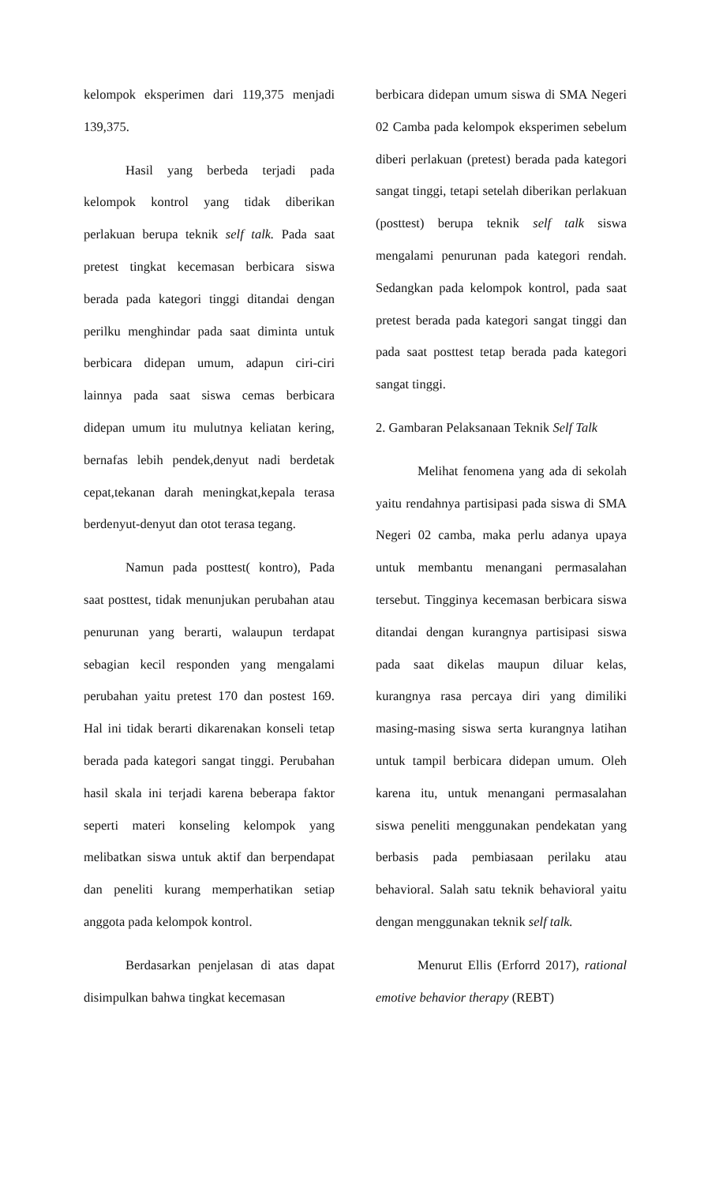kelompok eksperimen dari 119,375 menjadi 139,375.
Hasil yang berbeda terjadi pada kelompok kontrol yang tidak diberikan perlakuan berupa teknik self talk. Pada saat pretest tingkat kecemasan berbicara siswa berada pada kategori tinggi ditandai dengan perilku menghindar pada saat diminta untuk berbicara didepan umum, adapun ciri-ciri lainnya pada saat siswa cemas berbicara didepan umum itu mulutnya keliatan kering, bernafas lebih pendek,denyut nadi berdetak cepat,tekanan darah meningkat,kepala terasa berdenyut-denyut dan otot terasa tegang.
Namun pada posttest( kontro), Pada saat posttest, tidak menunjukan perubahan atau penurunan yang berarti, walaupun terdapat sebagian kecil responden yang mengalami perubahan yaitu pretest 170 dan postest 169. Hal ini tidak berarti dikarenakan konseli tetap berada pada kategori sangat tinggi. Perubahan hasil skala ini terjadi karena beberapa faktor seperti materi konseling kelompok yang melibatkan siswa untuk aktif dan berpendapat dan peneliti kurang memperhatikan setiap anggota pada kelompok kontrol.
Berdasarkan penjelasan di atas dapat disimpulkan bahwa tingkat kecemasan
berbicara didepan umum siswa di SMA Negeri 02 Camba pada kelompok eksperimen sebelum diberi perlakuan (pretest) berada pada kategori sangat tinggi, tetapi setelah diberikan perlakuan (posttest) berupa teknik self talk siswa mengalami penurunan pada kategori rendah. Sedangkan pada kelompok kontrol, pada saat pretest berada pada kategori sangat tinggi dan pada saat posttest tetap berada pada kategori sangat tinggi.
2. Gambaran Pelaksanaan Teknik Self Talk
Melihat fenomena yang ada di sekolah yaitu rendahnya partisipasi pada siswa di SMA Negeri 02 camba, maka perlu adanya upaya untuk membantu menangani permasalahan tersebut. Tingginya kecemasan berbicara siswa ditandai dengan kurangnya partisipasi siswa pada saat dikelas maupun diluar kelas, kurangnya rasa percaya diri yang dimiliki masing-masing siswa serta kurangnya latihan untuk tampil berbicara didepan umum. Oleh karena itu, untuk menangani permasalahan siswa peneliti menggunakan pendekatan yang berbasis pada pembiasaan perilaku atau behavioral. Salah satu teknik behavioral yaitu dengan menggunakan teknik self talk.
Menurut Ellis (Erforrd 2017), rational emotive behavior therapy (REBT)